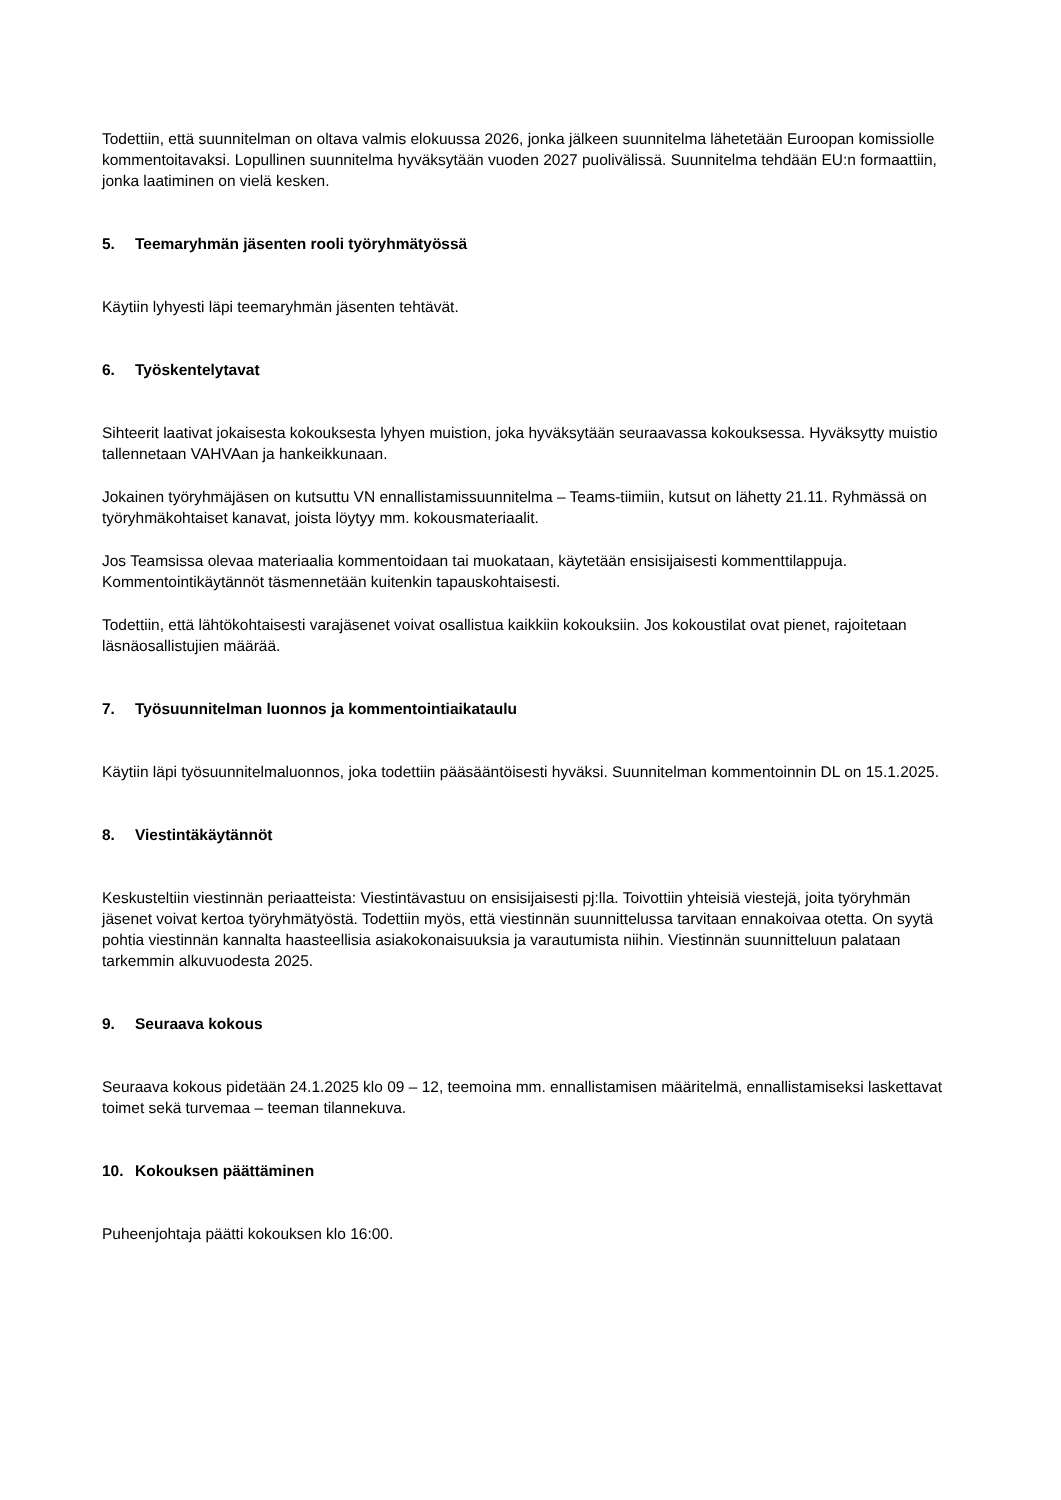Todettiin, että suunnitelman on oltava valmis elokuussa 2026, jonka jälkeen suunnitelma lähetetään Euroopan komissiolle kommentoitavaksi. Lopullinen suunnitelma hyväksytään vuoden 2027 puolivälissä. Suunnitelma tehdään EU:n formaattiin, jonka laatiminen on vielä kesken.
5. Teemaryhmän jäsenten rooli työryhmätyössä
Käytiin lyhyesti läpi teemaryhmän jäsenten tehtävät.
6. Työskentelytavat
Sihteerit laativat jokaisesta kokouksesta lyhyen muistion, joka hyväksytään seuraavassa kokouksessa. Hyväksytty muistio tallennetaan VAHVAan ja hankeikkunaan.
Jokainen työryhmäjäsen on kutsuttu VN ennallistamissuunnitelma – Teams-tiimiin, kutsut on lähetty 21.11. Ryhmässä on työryhmäkohtaiset kanavat, joista löytyy mm. kokousmateriaalit.
Jos Teamsissa olevaa materiaalia kommentoidaan tai muokataan, käytetään ensisijaisesti kommenttilappuja. Kommentointikäytännöt täsmennetään kuitenkin tapauskohtaisesti.
Todettiin, että lähtökohtaisesti varajäsenet voivat osallistua kaikkiin kokouksiin. Jos kokoustilat ovat pienet, rajoitetaan läsnäosallistujien määrää.
7. Työsuunnitelman luonnos ja kommentointiaikataulu
Käytiin läpi työsuunnitelmaluonnos, joka todettiin pääsääntöisesti hyväksi. Suunnitelman kommentoinnin DL on 15.1.2025.
8. Viestintäkäytännöt
Keskusteltiin viestinnän periaatteista: Viestintävastuu on ensisijaisesti pj:lla. Toivottiin yhteisiä viestejä, joita työryhmän jäsenet voivat kertoa työryhmätyöstä. Todettiin myös, että viestinnän suunnittelussa tarvitaan ennakoivaa otetta. On syytä pohtia viestinnän kannalta haasteellisia asiakokonaisuuksia ja varautumista niihin. Viestinnän suunnitteluun palataan tarkemmin alkuvuodesta 2025.
9. Seuraava kokous
Seuraava kokous pidetään 24.1.2025 klo 09 – 12, teemoina mm. ennallistamisen määritelmä, ennallistamiseksi laskettavat toimet sekä turvemaa – teeman tilannekuva.
10. Kokouksen päättäminen
Puheenjohtaja päätti kokouksen klo 16:00.